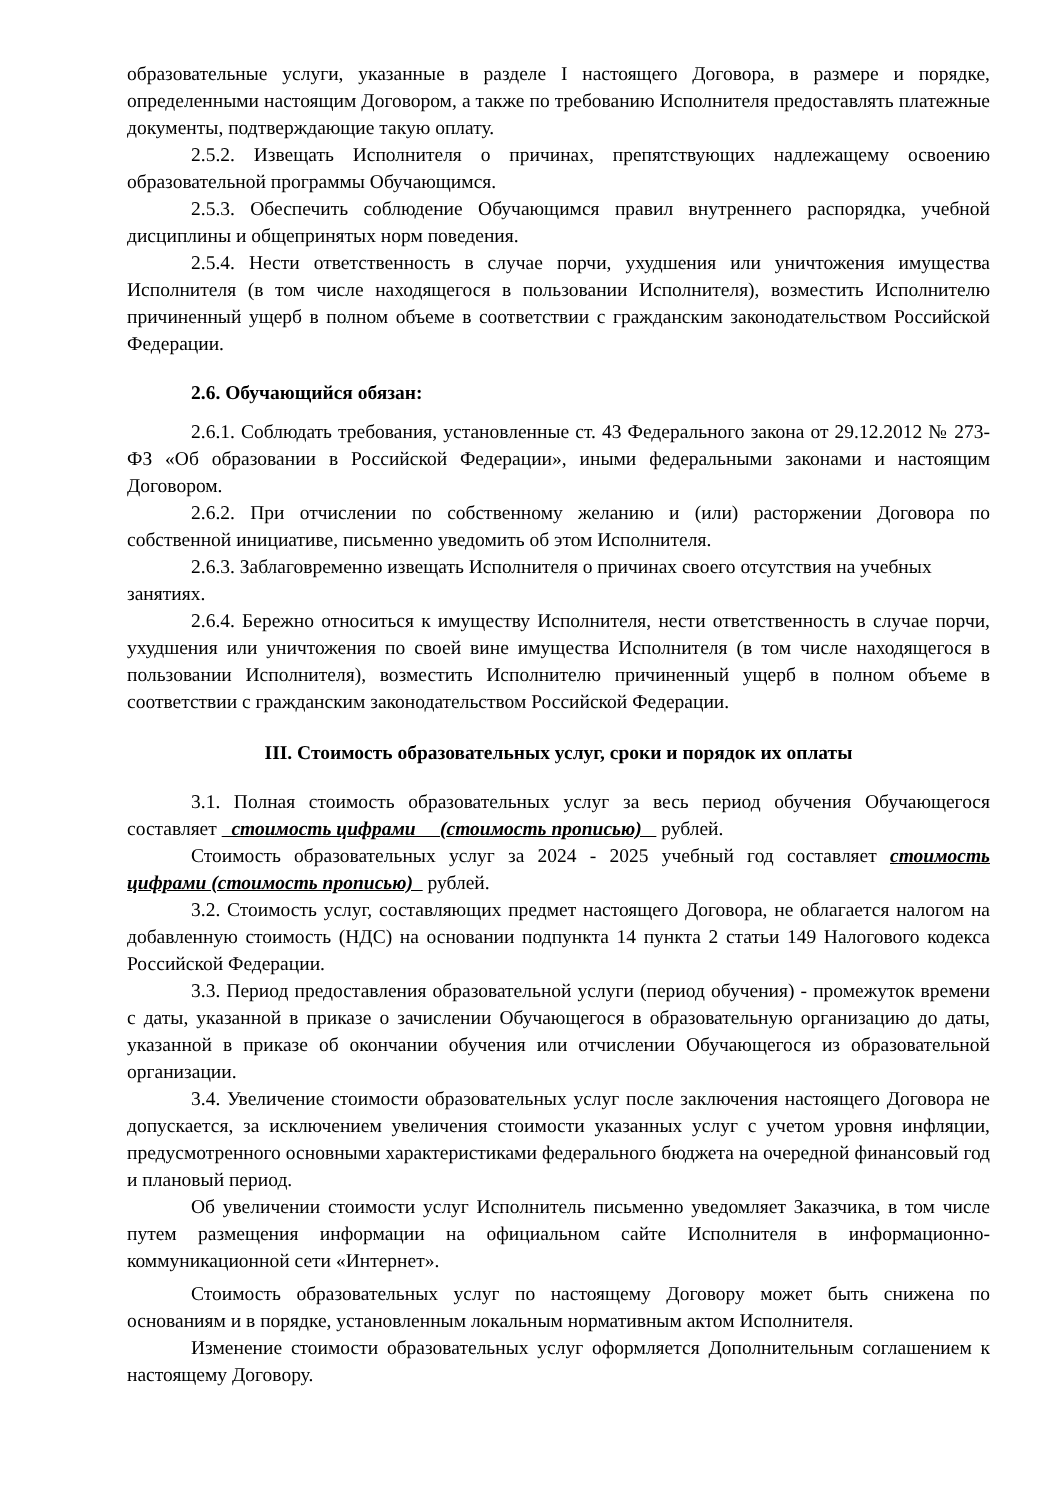образовательные услуги, указанные в разделе I настоящего Договора, в размере и порядке, определенными настоящим Договором, а также по требованию Исполнителя предоставлять платежные документы, подтверждающие такую оплату.
2.5.2. Извещать Исполнителя о причинах, препятствующих надлежащему освоению образовательной программы Обучающимся.
2.5.3. Обеспечить соблюдение Обучающимся правил внутреннего распорядка, учебной дисциплины и общепринятых норм поведения.
2.5.4. Нести ответственность в случае порчи, ухудшения или уничтожения имущества Исполнителя (в том числе находящегося в пользовании Исполнителя), возместить Исполнителю причиненный ущерб в полном объеме в соответствии с гражданским законодательством Российской Федерации.
2.6. Обучающийся обязан:
2.6.1. Соблюдать требования, установленные ст. 43 Федерального закона от 29.12.2012 № 273-ФЗ «Об образовании в Российской Федерации», иными федеральными законами и настоящим Договором.
2.6.2. При отчислении по собственному желанию и (или) расторжении Договора по собственной инициативе, письменно уведомить об этом Исполнителя.
2.6.3. Заблаговременно извещать Исполнителя о причинах своего отсутствия на учебных занятиях.
2.6.4. Бережно относиться к имуществу Исполнителя, нести ответственность в случае порчи, ухудшения или уничтожения по своей вине имущества Исполнителя (в том числе находящегося в пользовании Исполнителя), возместить Исполнителю причиненный ущерб в полном объеме в соответствии с гражданским законодательством Российской Федерации.
III. Стоимость образовательных услуг, сроки и порядок их оплаты
3.1. Полная стоимость образовательных услуг за весь период обучения Обучающегося составляет стоимость цифрами (стоимость прописью) рублей.
Стоимость образовательных услуг за 2024 - 2025 учебный год составляет стоимость цифрами (стоимость прописью) рублей.
3.2. Стоимость услуг, составляющих предмет настоящего Договора, не облагается налогом на добавленную стоимость (НДС) на основании подпункта 14 пункта 2 статьи 149 Налогового кодекса Российской Федерации.
3.3. Период предоставления образовательной услуги (период обучения) - промежуток времени с даты, указанной в приказе о зачислении Обучающегося в образовательную организацию до даты, указанной в приказе об окончании обучения или отчислении Обучающегося из образовательной организации.
3.4. Увеличение стоимости образовательных услуг после заключения настоящего Договора не допускается, за исключением увеличения стоимости указанных услуг с учетом уровня инфляции, предусмотренного основными характеристиками федерального бюджета на очередной финансовый год и плановый период.
Об увеличении стоимости услуг Исполнитель письменно уведомляет Заказчика, в том числе путем размещения информации на официальном сайте Исполнителя в информационно-коммуникационной сети «Интернет».
Стоимость образовательных услуг по настоящему Договору может быть снижена по основаниям и в порядке, установленным локальным нормативным актом Исполнителя.
Изменение стоимости образовательных услуг оформляется Дополнительным соглашением к настоящему Договору.